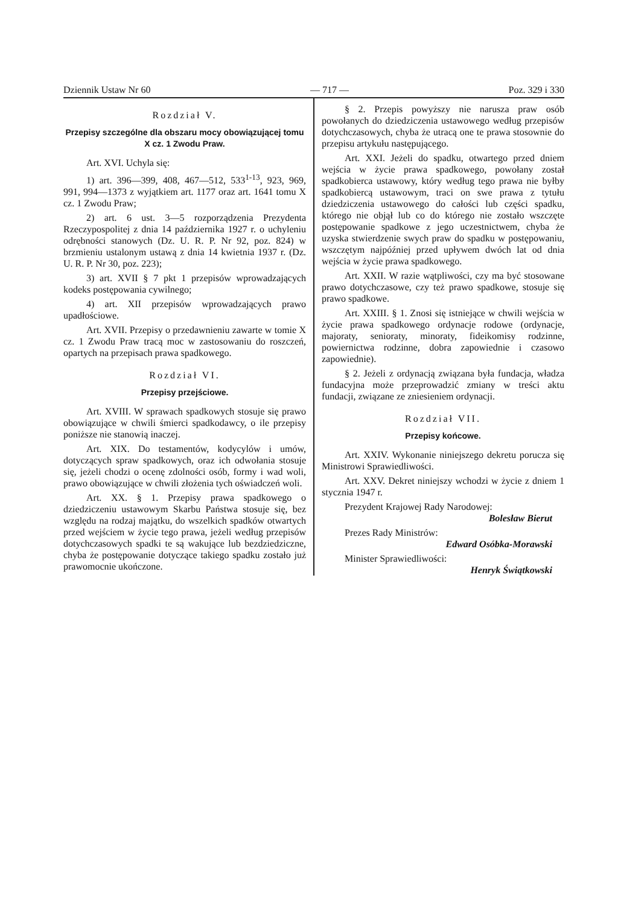Dziennik Ustaw Nr 60 — 717 — Poz. 329 i 330
Rozdział V.
Przepisy szczególne dla obszaru mocy obowiązującej tomu X cz. 1 Zwodu Praw.
Art. XVI. Uchyla się:
1) art. 396—399, 408, 467—512, 533<sup>1-13</sup>, 923, 969, 991, 994—1373 z wyjątkiem art. 1177 oraz art. 1641 tomu X cz. 1 Zwodu Praw;
2) art. 6 ust. 3—5 rozporządzenia Prezydenta Rzeczypospolitej z dnia 14 października 1927 r. o uchyleniu odrębności stanowych (Dz. U. R. P. Nr 92, poz. 824) w brzmieniu ustalonym ustawą z dnia 14 kwietnia 1937 r. (Dz. U. R. P. Nr 30, poz. 223);
3) art. XVII § 7 pkt 1 przepisów wprowadzających kodeks postępowania cywilnego;
4) art. XII przepisów wprowadzających prawo upadłościowe.
Art. XVII. Przepisy o przedawnieniu zawarte w tomie X cz. 1 Zwodu Praw tracą moc w zastosowaniu do roszczeń, opartych na przepisach prawa spadkowego.
Rozdział VI.
Przepisy przejściowe.
Art. XVIII. W sprawach spadkowych stosuje się prawo obowiązujące w chwili śmierci spadkodawcy, o ile przepisy poniższe nie stanowią inaczej.
Art. XIX. Do testamentów, kodycylów i umów, dotyczących spraw spadkowych, oraz ich odwołania stosuje się, jeżeli chodzi o ocenę zdolności osób, formy i wad woli, prawo obowiązujące w chwili złożenia tych oświadczeń woli.
Art. XX. § 1. Przepisy prawa spadkowego o dziedziczeniu ustawowym Skarbu Państwa stosuje się, bez względu na rodzaj majątku, do wszelkich spadków otwartych przed wejściem w życie tego prawa, jeżeli według przepisów dotychczasowych spadki te są wakujące lub bezdziedziczne, chyba że postępowanie dotyczące takiego spadku zostało już prawomocnie ukończone.
§ 2. Przepis powyższy nie narusza praw osób powołanych do dziedziczenia ustawowego według przepisów dotychczasowych, chyba że utracą one te prawa stosownie do przepisu artykułu następującego.
Art. XXI. Jeżeli do spadku, otwartego przed dniem wejścia w życie prawa spadkowego, powołany został spadkobierca ustawowy, który według tego prawa nie byłby spadkobiercą ustawowym, traci on swe prawa z tytułu dziedziczenia ustawowego do całości lub części spadku, którego nie objął lub co do którego nie zostało wszczęte postępowanie spadkowe z jego uczestnictwem, chyba że uzyska stwierdzenie swych praw do spadku w postępowaniu, wszczętym najpóźniej przed upływem dwóch lat od dnia wejścia w życie prawa spadkowego.
Art. XXII. W razie wątpliwości, czy ma być stosowane prawo dotychczasowe, czy też prawo spadkowe, stosuje się prawo spadkowe.
Art. XXIII. § 1. Znosi się istniejące w chwili wejścia w życie prawa spadkowego ordynacje rodowe (ordynacje, majoraty, senioraty, minoraty, fideikomisy rodzinne, powiernictwa rodzinne, dobra zapowiednie i czasowo zapowiednie).
§ 2. Jeżeli z ordynacją związana była fundacja, władza fundacyjna może przeprowadzić zmiany w treści aktu fundacji, związane ze zniesieniem ordynacji.
Rozdział VII.
Przepisy końcowe.
Art. XXIV. Wykonanie niniejszego dekretu porucza się Ministrowi Sprawiedliwości.
Art. XXV. Dekret niniejszy wchodzi w życie z dniem 1 stycznia 1947 r.
Prezydent Krajowej Rady Narodowej:
Bolesław Bierut
Prezes Rady Ministrów:
Edward Osóbka-Morawski
Minister Sprawiedliwości:
Henryk Świątkowski